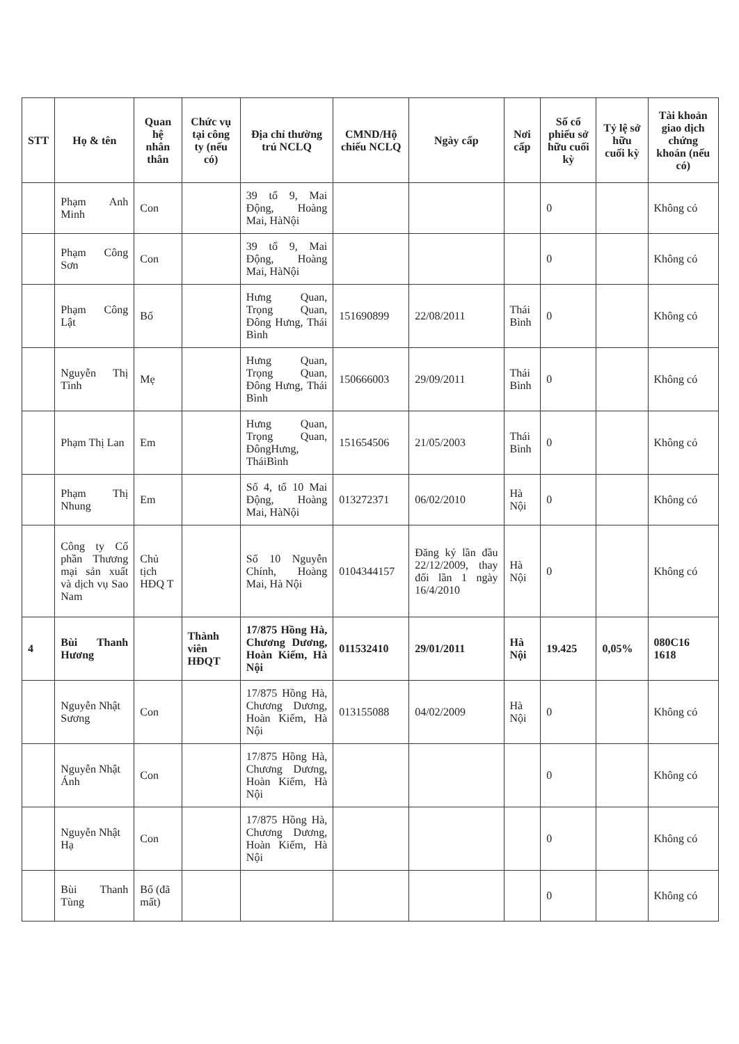| STT | Họ & tên | Quan hệ nhân thân | Chức vụ tại công ty (nếu có) | Địa chỉ thường trú NCLQ | CMND/Hộ chiếu NCLQ | Ngày cấp | Nơi cấp | Số cổ phiếu sở hữu cuối kỳ | Tỷ lệ sở hữu cuối kỳ | Tài khoản giao dịch chứng khoán (nếu có) |
| --- | --- | --- | --- | --- | --- | --- | --- | --- | --- | --- |
| | Phạm Anh Minh | Con | | 39 tổ 9, Mai Động, Hoàng Mai, HàNội | | | | 0 | | Không có |
| | Phạm Công Sơn | Con | | 39 tổ 9, Mai Động, Hoàng Mai, HàNội | | | | 0 | | Không có |
| | Phạm Công Lật | Bố | | Hưng Quan, Trọng Quan, Đông Hưng, Thái Bình | 151690899 | 22/08/2011 | Thái Bình | 0 | | Không có |
| | Nguyễn Thị Tình | Mẹ | | Hưng Quan, Trọng Quan, Đông Hưng, Thái Bình | 150666003 | 29/09/2011 | Thái Bình | 0 | | Không có |
| | Phạm Thị Lan | Em | | Hưng Quan, Trọng Quan, ĐôngHưng, TháiBình | 151654506 | 21/05/2003 | Thái Bình | 0 | | Không có |
| | Phạm Thị Nhung | Em | | Số 4, tổ 10 Mai Động, Hoàng Mai, HàNội | 013272371 | 06/02/2010 | Hà Nội | 0 | | Không có |
| | Công ty Cổ phần Thương mại sản xuất và dịch vụ Sao Nam | Chủ tịch HĐQ T | | Số 10 Nguyễn Chính, Hoàng Mai, Hà Nội | 0104344157 | Đăng ký lần đầu 22/12/2009, thay đổi lần 1 ngày 16/4/2010 | Hà Nội | 0 | | Không có |
| 4 | Bùi Thanh Hương | | Thành viên HĐQT | 17/875 Hồng Hà, Chương Dương, Hoàn Kiếm, Hà Nội | 011532410 | 29/01/2011 | Hà Nội | 19.425 | 0,05% | 080C16 1618 |
| | Nguyễn Nhật Sương | Con | | 17/875 Hồng Hà, Chương Dương, Hoàn Kiếm, Hà Nội | 013155088 | 04/02/2009 | Hà Nội | 0 | | Không có |
| | Nguyễn Nhật Ánh | Con | | 17/875 Hồng Hà, Chương Dương, Hoàn Kiếm, Hà Nội | | | | 0 | | Không có |
| | Nguyễn Nhật Hạ | Con | | 17/875 Hồng Hà, Chương Dương, Hoàn Kiếm, Hà Nội | | | | 0 | | Không có |
| | Bùi Thanh Tùng | Bố (đã mất) | | | | | | 0 | | Không có |